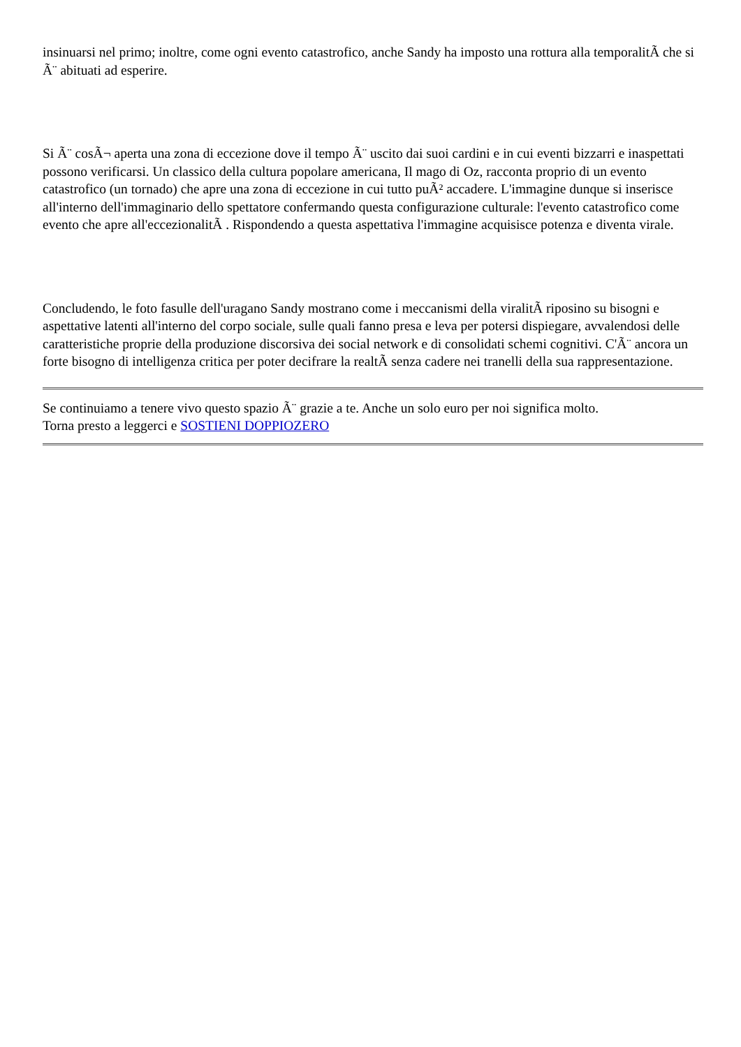insinuarsi nel primo; inoltre, come ogni evento catastrofico, anche Sandy ha imposto una rottura alla temporalitÃ che si Ã¨ abituati ad esperire.
Si Ã¨ cosÃ¬ aperta una zona di eccezione dove il tempo Ã¨ uscito dai suoi cardini e in cui eventi bizzarri e inaspettati possono verificarsi. Un classico della cultura popolare americana, Il mago di Oz, racconta proprio di un evento catastrofico (un tornado) che apre una zona di eccezione in cui tutto puÃ² accadere. L'immagine dunque si inserisce all'interno dell'immaginario dello spettatore confermando questa configurazione culturale: l'evento catastrofico come evento che apre all'eccezionalitÃ . Rispondendo a questa aspettativa l'immagine acquisisce potenza e diventa virale.
Concludendo, le foto fasulle dell'uragano Sandy mostrano come i meccanismi della viralitÃ riposino su bisogni e aspettative latenti all'interno del corpo sociale, sulle quali fanno presa e leva per potersi dispiegare, avvalendosi delle caratteristiche proprie della produzione discorsiva dei social network e di consolidati schemi cognitivi. C'Ã¨ ancora un forte bisogno di intelligenza critica per poter decifrare la realtÃ senza cadere nei tranelli della sua rappresentazione.
Se continuiamo a tenere vivo questo spazio Ã¨ grazie a te. Anche un solo euro per noi significa molto.
Torna presto a leggerci e SOSTIENI DOPPIOZERO